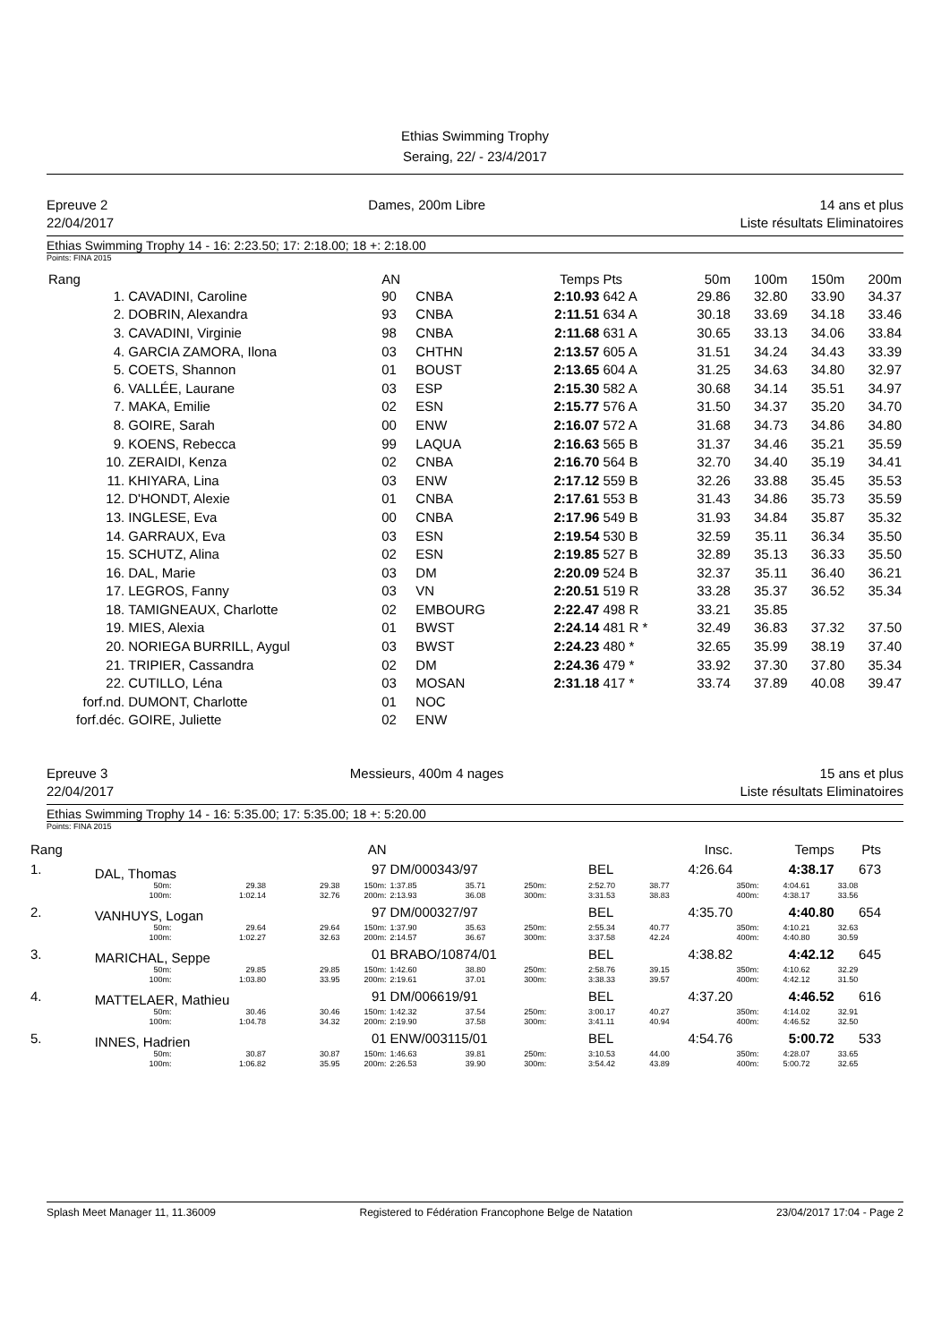Ethias Swimming Trophy
Seraing, 22/ - 23/4/2017
Epreuve 2
22/04/2017
Dames, 200m Libre 14 ans et plus
Liste résultats Eliminatoires
Ethias Swimming Trophy 14 - 16: 2:23.50; 17: 2:18.00; 18 +: 2:18.00
Points: FINA 2015
| Rang | | AN | | Temps | Pts | 50m | 100m | 150m | 200m |
| --- | --- | --- | --- | --- | --- | --- | --- | --- | --- |
| 1. | CAVADINI, Caroline | 90 | CNBA | 2:10.93 | 642 A | 29.86 | 32.80 | 33.90 | 34.37 |
| 2. | DOBRIN, Alexandra | 93 | CNBA | 2:11.51 | 634 A | 30.18 | 33.69 | 34.18 | 33.46 |
| 3. | CAVADINI, Virginie | 98 | CNBA | 2:11.68 | 631 A | 30.65 | 33.13 | 34.06 | 33.84 |
| 4. | GARCIA ZAMORA, Ilona | 03 | CHTHN | 2:13.57 | 605 A | 31.51 | 34.24 | 34.43 | 33.39 |
| 5. | COETS, Shannon | 01 | BOUST | 2:13.65 | 604 A | 31.25 | 34.63 | 34.80 | 32.97 |
| 6. | VALLÉE, Laurane | 03 | ESP | 2:15.30 | 582 A | 30.68 | 34.14 | 35.51 | 34.97 |
| 7. | MAKA, Emilie | 02 | ESN | 2:15.77 | 576 A | 31.50 | 34.37 | 35.20 | 34.70 |
| 8. | GOIRE, Sarah | 00 | ENW | 2:16.07 | 572 A | 31.68 | 34.73 | 34.86 | 34.80 |
| 9. | KOENS, Rebecca | 99 | LAQUA | 2:16.63 | 565 B | 31.37 | 34.46 | 35.21 | 35.59 |
| 10. | ZERAIDI, Kenza | 02 | CNBA | 2:16.70 | 564 B | 32.70 | 34.40 | 35.19 | 34.41 |
| 11. | KHIYARA, Lina | 03 | ENW | 2:17.12 | 559 B | 32.26 | 33.88 | 35.45 | 35.53 |
| 12. | D'HONDT, Alexie | 01 | CNBA | 2:17.61 | 553 B | 31.43 | 34.86 | 35.73 | 35.59 |
| 13. | INGLESE, Eva | 00 | CNBA | 2:17.96 | 549 B | 31.93 | 34.84 | 35.87 | 35.32 |
| 14. | GARRAUX, Eva | 03 | ESN | 2:19.54 | 530 B | 32.59 | 35.11 | 36.34 | 35.50 |
| 15. | SCHUTZ, Alina | 02 | ESN | 2:19.85 | 527 B | 32.89 | 35.13 | 36.33 | 35.50 |
| 16. | DAL, Marie | 03 | DM | 2:20.09 | 524 B | 32.37 | 35.11 | 36.40 | 36.21 |
| 17. | LEGROS, Fanny | 03 | VN | 2:20.51 | 519 R | 33.28 | 35.37 | 36.52 | 35.34 |
| 18. | TAMIGNEAUX, Charlotte | 02 | EMBOURG | 2:22.47 | 498 R | 33.21 | 35.85 | | |
| 19. | MIES, Alexia | 01 | BWST | 2:24.14 | 481 R * | 32.49 | 36.83 | 37.32 | 37.50 |
| 20. | NORIEGA BURRILL, Aygul | 03 | BWST | 2:24.23 | 480 * | 32.65 | 35.99 | 38.19 | 37.40 |
| 21. | TRIPIER, Cassandra | 02 | DM | 2:24.36 | 479 * | 33.92 | 37.30 | 37.80 | 35.34 |
| 22. | CUTILLO, Léna | 03 | MOSAN | 2:31.18 | 417 * | 33.74 | 37.89 | 40.08 | 39.47 |
| forf.nd. | DUMONT, Charlotte | 01 | NOC | | | | | | |
| forf.déc. | GOIRE, Juliette | 02 | ENW | | | | | | |
Epreuve 3
22/04/2017
Messieurs, 400m 4 nages 15 ans et plus
Liste résultats Eliminatoires
Ethias Swimming Trophy 14 - 16: 5:35.00; 17: 5:35.00; 18 +: 5:20.00
Points: FINA 2015
| Rang | | | | AN | | | | | | Insc. | Temps | | Pts |
| --- | --- | --- | --- | --- | --- | --- | --- | --- | --- | --- | --- | --- | --- |
| 1. | DAL, Thomas | | | 97 | DM/000343/97 | | | BEL | | 4:26.64 | 4:38.17 | | 673 |
| | 50m: 100m: | 29.38 1:02.14 | 29.38 32.76 | 150m: 200m: | 1:37.85 2:13.93 | 35.71 36.08 | 250m: 300m: | 2:52.70 3:31.53 | | 38.77 38.83 | 350m: 400m: | 4:04.61 4:38.17 | 33.08 33.56 |
| 2. | VANHUYS, Logan | | | 97 | DM/000327/97 | | | BEL | | 4:35.70 | 4:40.80 | | 654 |
| | 50m: 100m: | 29.64 1:02.27 | 29.64 32.63 | 150m: 200m: | 1:37.90 2:14.57 | 35.63 36.67 | 250m: 300m: | 2:55.34 3:37.58 | | 40.77 42.24 | 350m: 400m: | 4:10.21 4:40.80 | 32.63 30.59 |
| 3. | MARICHAL, Seppe | | | 01 | BRABO/10874/01 | | | BEL | | 4:38.82 | 4:42.12 | | 645 |
| | 50m: 100m: | 29.85 1:03.80 | 29.85 33.95 | 150m: 200m: | 1:42.60 2:19.61 | 38.80 37.01 | 250m: 300m: | 2:58.76 3:38.33 | | 39.15 39.57 | 350m: 400m: | 4:10.62 4:42.12 | 32.29 31.50 |
| 4. | MATTELAER, Mathieu | | | 91 | DM/006619/91 | | | BEL | | 4:37.20 | 4:46.52 | | 616 |
| | 50m: 100m: | 30.46 1:04.78 | 30.46 34.32 | 150m: 200m: | 1:42.32 2:19.90 | 37.54 37.58 | 250m: 300m: | 3:00.17 3:41.11 | | 40.27 40.94 | 350m: 400m: | 4:14.02 4:46.52 | 32.91 32.50 |
| 5. | INNES, Hadrien | | | 01 | ENW/003115/01 | | | BEL | | 4:54.76 | 5:00.72 | | 533 |
| | 50m: 100m: | 30.87 1:06.82 | 30.87 35.95 | 150m: 200m: | 1:46.63 2:26.53 | 39.81 39.90 | 250m: 300m: | 3:10.53 3:54.42 | | 44.00 43.89 | 350m: 400m: | 4:28.07 5:00.72 | 33.65 32.65 |
Splash Meet Manager 11, 11.36009 Registered to Fédération Francophone Belge de Natation 23/04/2017 17:04 - Page 2